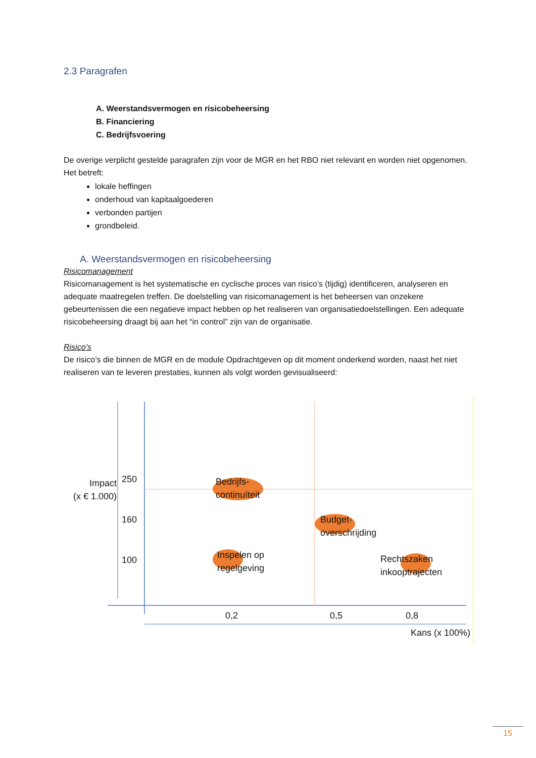2.3 Paragrafen
A. Weerstandsvermogen en risicobeheersing
B. Financiering
C. Bedrijfsvoering
De overige verplicht gestelde paragrafen zijn voor de MGR en het RBO niet relevant en worden niet opgenomen. Het betreft:
lokale heffingen
onderhoud van kapitaalgoederen
verbonden partijen
grondbeleid.
A. Weerstandsvermogen en risicobeheersing
Risicomanagement
Risicomanagement is het systematische en cyclische proces van risico’s (tijdig) identificeren, analyseren en adequate maatregelen treffen. De doelstelling van risicomanagement is het beheersen van onzekere gebeurtenissen die een negatieve impact hebben op het realiseren van organisatiedoelstellingen. Een adequate risicobeheersing draagt bij aan het “in control” zijn van de organisatie.
Risico’s
De risico’s die binnen de MGR en de module Opdrachtgeven op dit moment onderkend worden, naast het niet realiseren van te leveren prestaties, kunnen als volgt worden gevisualiseerd:
Impact
(x € 1.000)
250
160
100
Bedrijfs-
continuïteit
Budget-
overschrijding
Inspelen op
regelgeving
Rechtszaken
inkooptrajecten
0,2 0,5 0,8
Kans (x 100%)
15